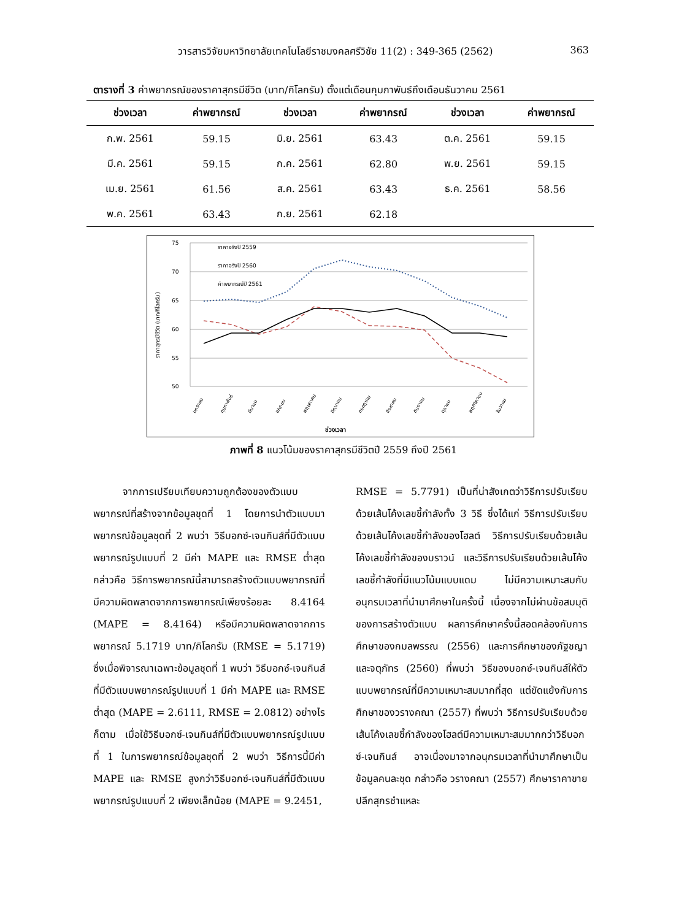วารสารวิจัยมหาวิทยาลัยเทคโนโลยีราชมงคลศรีวิชัย 11(2) : 349-365 (2562) 363
ตารางที่ 3 ค่าพยากรณ์ของราคาสุกรมีชีวิต (บาท/กิโลกรัม) ตั้งแต่เดือนกุมภาพันธ์ถึงเดือนธันวาคม 2561
| ช่วงเวลา | ค่าพยากรณ์ | ช่วงเวลา | ค่าพยากรณ์ | ช่วงเวลา | ค่าพยากรณ์ |
| --- | --- | --- | --- | --- | --- |
| ก.พ. 2561 | 59.15 | มิ.ย. 2561 | 63.43 | ต.ค. 2561 | 59.15 |
| มี.ค. 2561 | 59.15 | ก.ค. 2561 | 62.80 | พ.ย. 2561 | 59.15 |
| เม.ย. 2561 | 61.56 | ส.ค. 2561 | 63.43 | ธ.ค. 2561 | 58.56 |
| พ.ค. 2561 | 63.43 | ก.ย. 2561 | 62.18 | | |
75
70
65
60
55
50
ราคาจริงปี 2559
ราคาจริงปี 2560
ค่าพยากรณ์ปี 2561
ช่วงเวลา
ราคาสุกรมีชีวิต (บาท/กิโลกรัม)
มกราคม
กุมภาพันธ์
มีนาคม
เมษายน
พฤษภาคม
มิถุนายน
กรกฎาคม
สิงหาคม
กันยายน
ตุลาคม
พฤศจิกายน
ธันวาคม
ภาพที่ 8 แนวโน้มของราคาสุกรมีชีวิตปี 2559 ถึงปี 2561
   จากการเปรียบเทียบความถูกต้องของตัวแบบพยากรณ์ที่สร้างจากข้อมูลชุดที่ 1 โดยการนำตัวแบบมาพยากรณ์ข้อมูลชุดที่ 2 พบว่า วิธีบอกซ์-เจนกินส์ที่มีตัวแบบพยากรณ์รูปแบบที่ 2 มีค่า MAPE และ RMSE ต่ำสุด กล่าวคือ วิธีการพยากรณ์นี้สามารถสร้างตัวแบบพยากรณ์ที่มีความผิดพลาดจากการพยากรณ์เพียงร้อยละ 8.4164 (MAPE = 8.4164) หรือมีความผิดพลาดจากการพยากรณ์ 5.1719 บาท/กิโลกรัม (RMSE = 5.1719) ซึ่งเมื่อพิจารณาเฉพาะข้อมูลชุดที่ 1 พบว่า วิธีบอกซ์-เจนกินส์ที่มีตัวแบบพยากรณ์รูปแบบที่ 1 มีค่า MAPE และ RMSE ต่ำสุด (MAPE = 2.6111, RMSE = 2.0812) อย่างไรก็ตาม เมื่อใช้วิธีบอกซ์-เจนกินส์ที่มีตัวแบบพยากรณ์รูปแบบที่ 1 ในการพยากรณ์ข้อมูลชุดที่ 2 พบว่า วิธีการนี้มีค่า MAPE และ RMSE สูงกว่าวิธีบอกซ์-เจนกินส์ที่มีตัวแบบพยากรณ์รูปแบบที่ 2 เพียงเล็กน้อย (MAPE = 9.2451,
RMSE = 5.7791) เป็นที่น่าสังเกตว่าวิธีการปรับเรียบด้วยเส้นโค้งเลขชี้กำลังทั้ง 3 วิธี ซึ่งได้แก่ วิธีการปรับเรียบด้วยเส้นโค้งเลขชี้กำลังของโฮลต์ วิธีการปรับเรียบด้วยเส้นโค้งเลขชี้กำลังของบราวน์ และวิธีการปรับเรียบด้วยเส้นโค้งเลขชี้กำลังที่มีแนวโน้มแบบแดม ไม่มีความเหมาะสมกับอนุกรมเวลาที่นำมาศึกษาในครั้งนี้ เนื่องจากไม่ผ่านข้อสมมุติของการสร้างตัวแบบ ผลการศึกษาครั้งนี้สอดคล้องกับการศึกษาของกมลพรรณ (2556) และการศึกษาของภัฐชญา และจตุภัทร (2560) ที่พบว่า วิธีของบอกซ์-เจนกินส์ให้ตัวแบบพยากรณ์ที่มีความเหมาะสมมากที่สุด แต่ขัดแย้งกับการศึกษาของวรางคณา (2557) ที่พบว่า วิธีการปรับเรียบด้วยเส้นโค้งเลขชี้กำลังของโฮลต์มีความเหมาะสมมากกว่าวิธีบอกซ์-เจนกินส์ อาจเนื่องมาจากอนุกรมเวลาที่นำมาศึกษาเป็นข้อมูลคนละชุด กล่าวคือ วรางคณา (2557) ศึกษาราคาขายปลีกสุกรชำแหละ